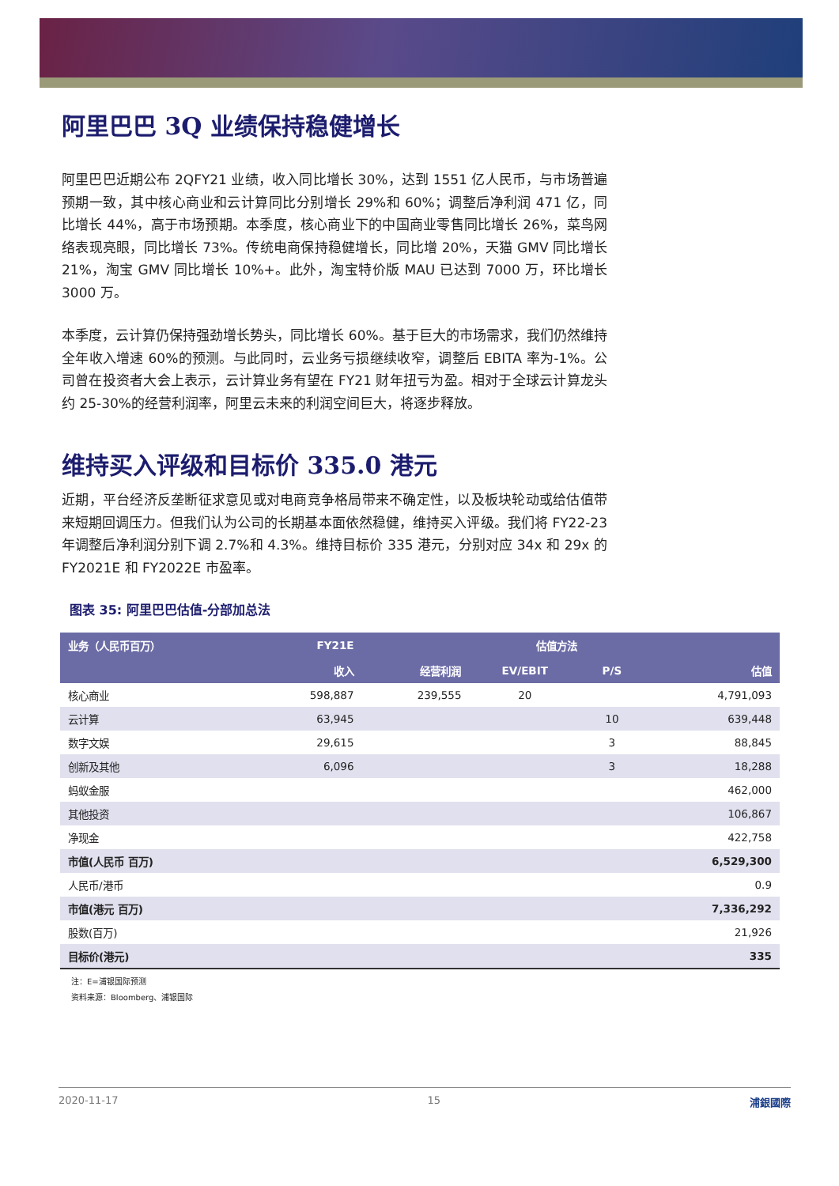阿里巴巴 3Q 业绩保持稳健增长
阿里巴巴近期公布 2QFY21 业绩，收入同比增长 30%，达到 1551 亿人民币，与市场普遍预期一致，其中核心商业和云计算同比分别增长 29%和 60%；调整后净利润 471 亿，同比增长 44%，高于市场预期。本季度，核心商业下的中国商业零售同比增长 26%，菜鸟网络表现亮眼，同比增长 73%。传统电商保持稳健增长，同比增 20%，天猫 GMV 同比增长 21%，淘宝 GMV 同比增长 10%+。此外，淘宝特价版 MAU 已达到 7000 万，环比增长 3000 万。
本季度，云计算仍保持强劲增长势头，同比增长 60%。基于巨大的市场需求，我们仍然维持全年收入增速 60%的预测。与此同时，云业务亏损继续收窄，调整后 EBITA 率为-1%。公司曾在投资者大会上表示，云计算业务有望在 FY21 财年扭亏为盈。相对于全球云计算龙头约 25-30%的经营利润率，阿里云未来的利润空间巨大，将逐步释放。
维持买入评级和目标价 335.0 港元
近期，平台经济反垄断征求意见或对电商竞争格局带来不确定性，以及板块轮动或给估值带来短期回调压力。但我们认为公司的长期基本面依然稳健，维持买入评级。我们将 FY22-23 年调整后净利润分别下调 2.7%和 4.3%。维持目标价 335 港元，分别对应 34x 和 29x 的 FY2021E 和 FY2022E 市盈率。
图表 35: 阿里巴巴估值-分部加总法
| 业务（人民币百万） | FY21E | | 估值方法 | | |
| --- | --- | --- | --- | --- | --- |
| | 收入 | 经营利润 | EV/EBIT | P/S | 估值 |
| 核心商业 | 598,887 | 239,555 | 20 | | 4,791,093 |
| 云计算 | 63,945 | | | 10 | 639,448 |
| 数字文娱 | 29,615 | | | 3 | 88,845 |
| 创新及其他 | 6,096 | | | 3 | 18,288 |
| 蚂蚁金服 | | | | | 462,000 |
| 其他投资 | | | | | 106,867 |
| 净现金 | | | | | 422,758 |
| 市值(人民币 百万) | | | | | 6,529,300 |
| 人民币/港币 | | | | | 0.9 |
| 市值(港元 百万) | | | | | 7,336,292 |
| 股数(百万) | | | | | 21,926 |
| 目标价(港元) | | | | | 335 |
注：E=浦银国际预测
资料来源：Bloomberg、浦银国际
2020-11-17 15 浦銀國際